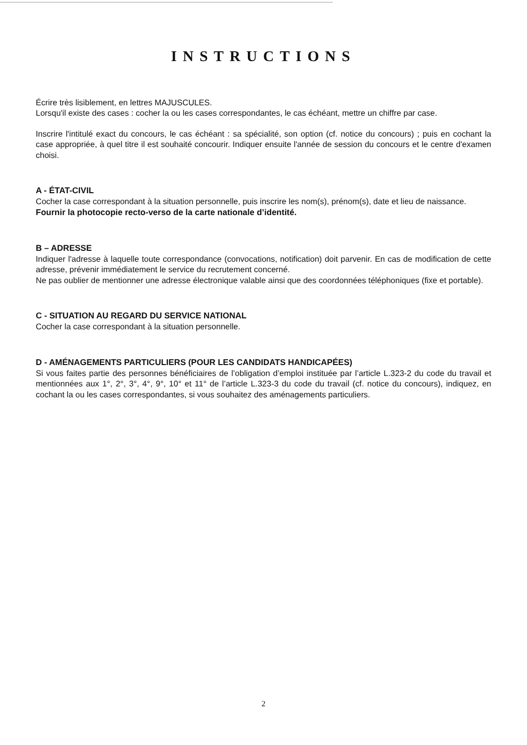INSTRUCTIONS
Écrire très lisiblement, en lettres MAJUSCULES.
Lorsqu'il existe des cases : cocher la ou les cases correspondantes, le cas échéant, mettre un chiffre par case.
Inscrire l'intitulé exact du concours, le cas échéant : sa spécialité, son option (cf. notice du concours) ; puis en cochant la case appropriée, à quel titre il est souhaité concourir. Indiquer ensuite l'année de session du concours et le centre d'examen choisi.
A - ÉTAT-CIVIL
Cocher la case correspondant à la situation personnelle, puis inscrire les nom(s), prénom(s), date et lieu de naissance.
Fournir la photocopie recto-verso de la carte nationale d’identité.
B – ADRESSE
Indiquer l'adresse à laquelle toute correspondance (convocations, notification) doit parvenir. En cas de modification de cette adresse, prévenir immédiatement le service du recrutement concerné.
Ne pas oublier de mentionner une adresse électronique valable ainsi que des coordonnées téléphoniques (fixe et portable).
C - SITUATION AU REGARD DU SERVICE NATIONAL
Cocher la case correspondant à la situation personnelle.
D - AMÉNAGEMENTS PARTICULIERS (POUR LES CANDIDATS HANDICAPÉES)
Si vous faites partie des personnes bénéficiaires de l’obligation d’emploi instituée par l’article L.323-2 du code du travail et mentionnées aux 1°, 2°, 3°, 4°, 9°, 10° et 11° de l’article L.323-3 du code du travail (cf. notice du concours), indiquez, en cochant la ou les cases correspondantes, si vous souhaitez des aménagements particuliers.
2